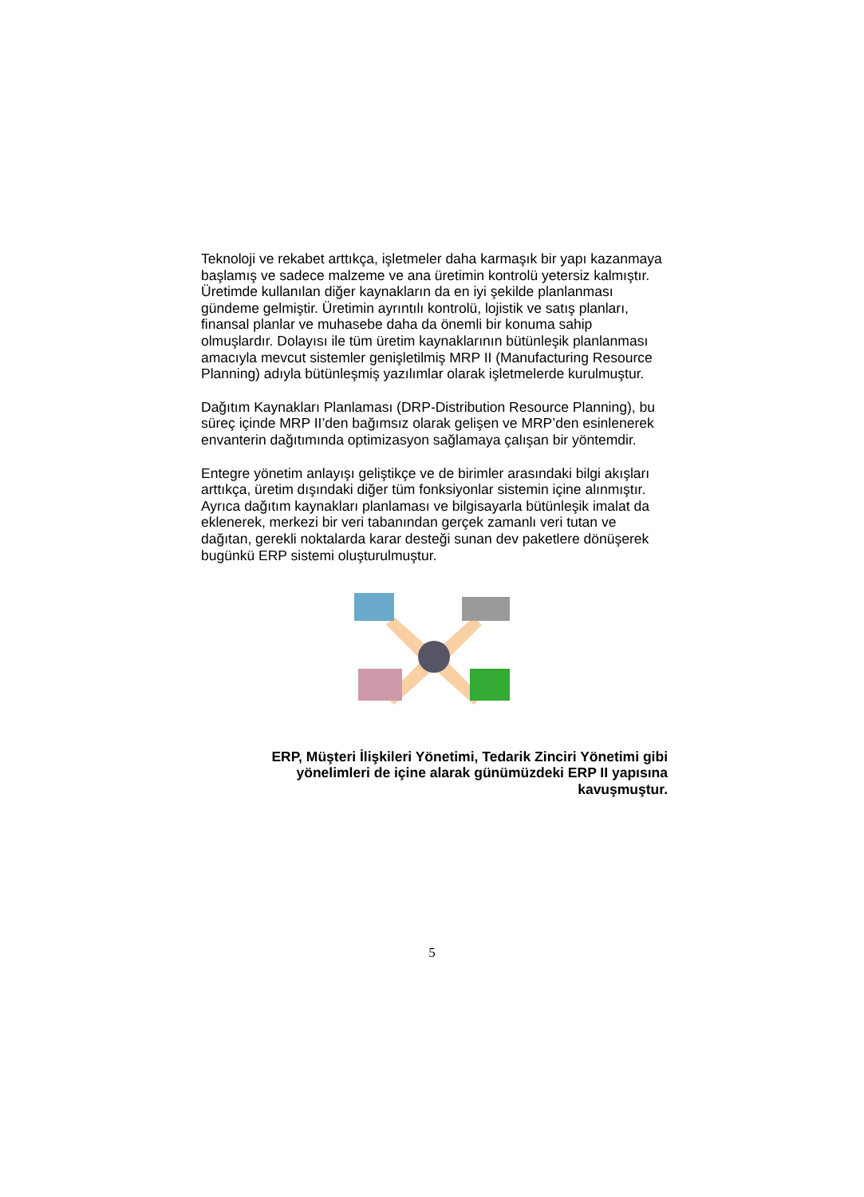Teknoloji ve rekabet arttıkça, işletmeler daha karmaşık bir yapı kazanmaya başlamış ve sadece malzeme ve ana üretimin kontrolü yetersiz kalmıştır. Üretimde kullanılan diğer kaynakların da en iyi şekilde planlanması gündeme gelmiştir. Üretimin ayrıntılı kontrolü, lojistik ve satış planları, finansal planlar ve muhasebe daha da önemli bir konuma sahip olmuşlardır. Dolayısı ile tüm üretim kaynaklarının bütünleşik planlanması amacıyla mevcut sistemler genişletilmiş MRP II (Manufacturing Resource Planning) adıyla bütünleşmiş yazılımlar olarak işletmelerde kurulmuştur.
Dağıtım Kaynakları Planlaması (DRP-Distribution Resource Planning), bu süreç içinde MRP II’den bağımsız olarak gelişen ve MRP’den esinlenerek envanterin dağıtımında optimizasyon sağlamaya çalışan bir yöntemdir.
Entegre yönetim anlayışı geliştikçe ve de birimler arasındaki bilgi akışları arttıkça, üretim dışındaki diğer tüm fonksiyonlar sistemin içine alınmıştır. Ayrıca dağıtım kaynakları planlaması ve bilgisayarla bütünleşik imalat da eklenerek, merkezi bir veri tabanından gerçek zamanlı veri tutan ve dağıtan, gerekli noktalarda karar desteği sunan dev paketlere dönüşerek bugünkü ERP sistemi oluşturulmuştur.
ERP, Müşteri İlişkileri Yönetimi, Tedarik Zinciri Yönetimi gibi yönelimleri de içine alarak günümüzdeki ERP II yapısına kavuşmuştur.
5